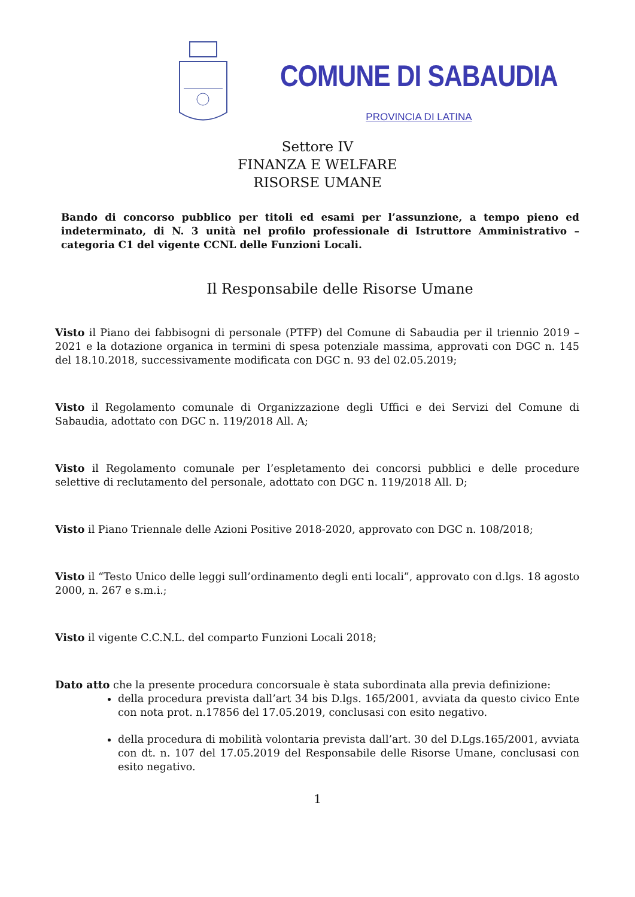COMUNE DI SABAUDIA
PROVINCIA DI LATINA
Settore IV
FINANZA E WELFARE
RISORSE UMANE
Bando di concorso pubblico per titoli ed esami per l’assunzione, a tempo pieno ed indeterminato, di N. 3 unità nel profilo professionale di Istruttore Amministrativo – categoria C1 del vigente CCNL delle Funzioni Locali.
Il Responsabile delle Risorse Umane
Visto il Piano dei fabbisogni di personale (PTFP) del Comune di Sabaudia per il triennio 2019 – 2021 e la dotazione organica in termini di spesa potenziale massima, approvati con DGC n. 145 del 18.10.2018, successivamente modificata con DGC n. 93 del 02.05.2019;
Visto il Regolamento comunale di Organizzazione degli Uffici e dei Servizi del Comune di Sabaudia, adottato con DGC n. 119/2018 All. A;
Visto il Regolamento comunale per l’espletamento dei concorsi pubblici e delle procedure selettive di reclutamento del personale, adottato con DGC n. 119/2018 All. D;
Visto il Piano Triennale delle Azioni Positive 2018-2020, approvato con DGC n. 108/2018;
Visto il “Testo Unico delle leggi sull’ordinamento degli enti locali”, approvato con d.lgs. 18 agosto 2000, n. 267 e s.m.i.;
Visto il vigente C.C.N.L. del comparto Funzioni Locali 2018;
Dato atto che la presente procedura concorsuale è stata subordinata alla previa definizione:
della procedura prevista dall’art 34 bis D.lgs. 165/2001, avviata da questo civico Ente con nota prot. n.17856 del 17.05.2019, conclusasi con esito negativo.
della procedura di mobilità volontaria prevista dall’art. 30 del D.Lgs.165/2001, avviata con dt. n. 107 del 17.05.2019 del Responsabile delle Risorse Umane, conclusasi con esito negativo.
1